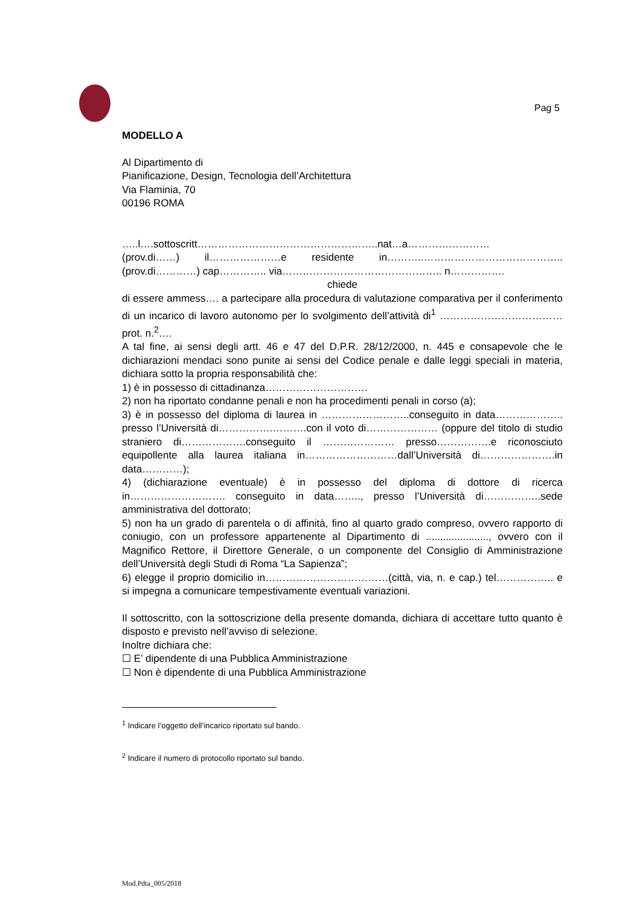Pag 5
MODELLO A
Al Dipartimento di
Pianificazione, Design, Tecnologia dell’Architettura
Via Flaminia, 70
00196 ROMA
…..l….sottoscritt……………………………………………..nat…a……………………
(prov.di……) il…………………e residente in………..………………………………….. (prov.di…………) cap………….. via……………………………………….. n…………….
chiede
di essere ammess…. a partecipare alla procedura di valutazione comparativa per il conferimento di un incarico di lavoro autonomo per lo svolgimento dell’attività di<sup>1</sup> ……………………………… prot. n.<sup>2</sup>….
A tal fine, ai sensi degli artt. 46 e 47 del D.P.R. 28/12/2000, n. 445 e consapevole che le dichiarazioni mendaci sono punite ai sensi del Codice penale e dalle leggi speciali in materia, dichiara sotto la propria responsabilità che:
1) è in possesso di cittadinanza…………………………
2) non ha riportato condanne penali e non ha procedimenti penali in corso (a);
3) è in possesso del diploma di laurea in ……………………..conseguito in data……………….. presso l’Università di…………….……….con il voto di………………… (oppure del titolo di studio straniero di……………….conseguito il ………………… presso…………….e riconosciuto equipollente alla laurea italiana in………………………dall’Università di………………….in data…………);
4) (dichiarazione eventuale) è in possesso del diploma di dottore di ricerca in………………………. conseguito in data…….., presso l’Università di……………..sede amministrativa del dottorato;
5) non ha un grado di parentela o di affinità, fino al quarto grado compreso, ovvero rapporto di coniugio, con un professore appartenente al Dipartimento di ......................, ovvero con il Magnifico Rettore, il Direttore Generale, o un componente del Consiglio di Amministrazione dell’Università degli Studi di Roma “La Sapienza”;
6) elegge il proprio domicilio in………………………………(città, via, n. e cap.) tel…………….. e si impegna a comunicare tempestivamente eventuali variazioni.
Il sottoscritto, con la sottoscrizione della presente domanda, dichiara di accettare tutto quanto è disposto e previsto nell’avviso di selezione.
Inoltre dichiara che:
☐ E’ dipendente di una Pubblica Amministrazione
☐ Non è dipendente di una Pubblica Amministrazione
<sup>1</sup> Indicare l’oggetto dell’incarico riportato sul bando.
<sup>2</sup> Indicare il numero di protocollo riportato sul bando.
Mod.Pdta_005/2018